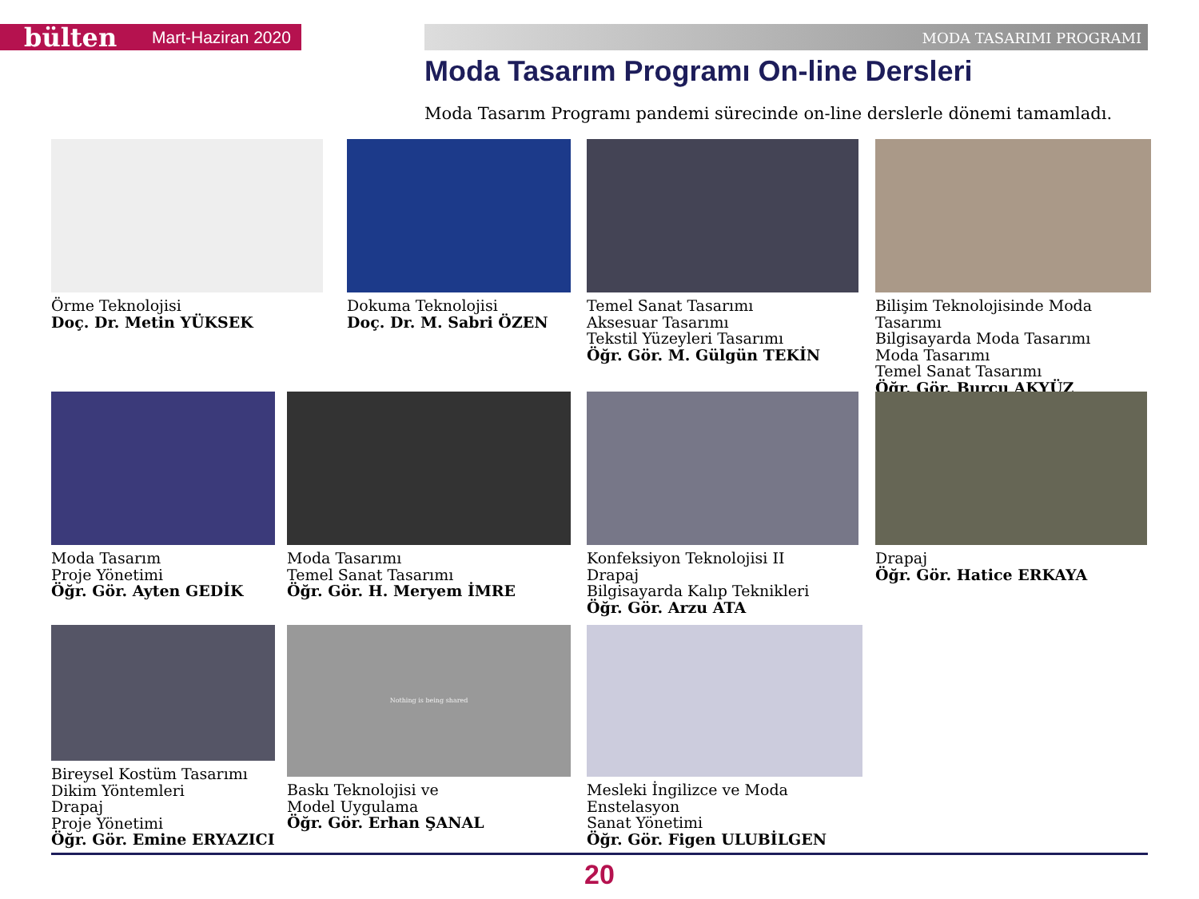bülten Mart-Haziran 2020 MODA TASARIMI PROGRAMI
Moda Tasarım Programı On-line Dersleri
Moda Tasarım Programı pandemi sürecinde on-line derslerle dönemi tamamladı.
Örme Teknolojisi
Doç. Dr. Metin YÜKSEK
Dokuma Teknolojisi
Doç. Dr. M. Sabri ÖZEN
Temel Sanat Tasarımı
Aksesuar Tasarımı
Tekstil Yüzeyleri Tasarımı
Öğr. Gör. M. Gülgün TEKİN
Bilişim Teknolojisinde Moda Tasarımı
Bilgisayarda Moda Tasarımı
Moda Tasarımı
Temel Sanat Tasarımı
Öğr. Gör. Burcu AKYÜZ
Moda Tasarım
Proje Yönetimi
Öğr. Gör. Ayten GEDİK
Moda Tasarımı
Temel Sanat Tasarımı
Öğr. Gör. H. Meryem İMRE
Konfeksiyon Teknolojisi II
Drapaj
Bilgisayarda Kalıp Teknikleri
Öğr. Gör. Arzu ATA
Drapaj
Öğr. Gör. Hatice ERKAYA
Bireysel Kostüm Tasarımı
Dikim Yöntemleri
Drapaj
Proje Yönetimi
Öğr. Gör. Emine ERYAZICI
Nothing is being shared
Baskı Teknolojisi ve
Model Uygulama
Öğr. Gör. Erhan ŞANAL
Mesleki İngilizce ve Moda Enstelasyon
Sanat Yönetimi
Öğr. Gör. Figen ULUBİLGEN
20